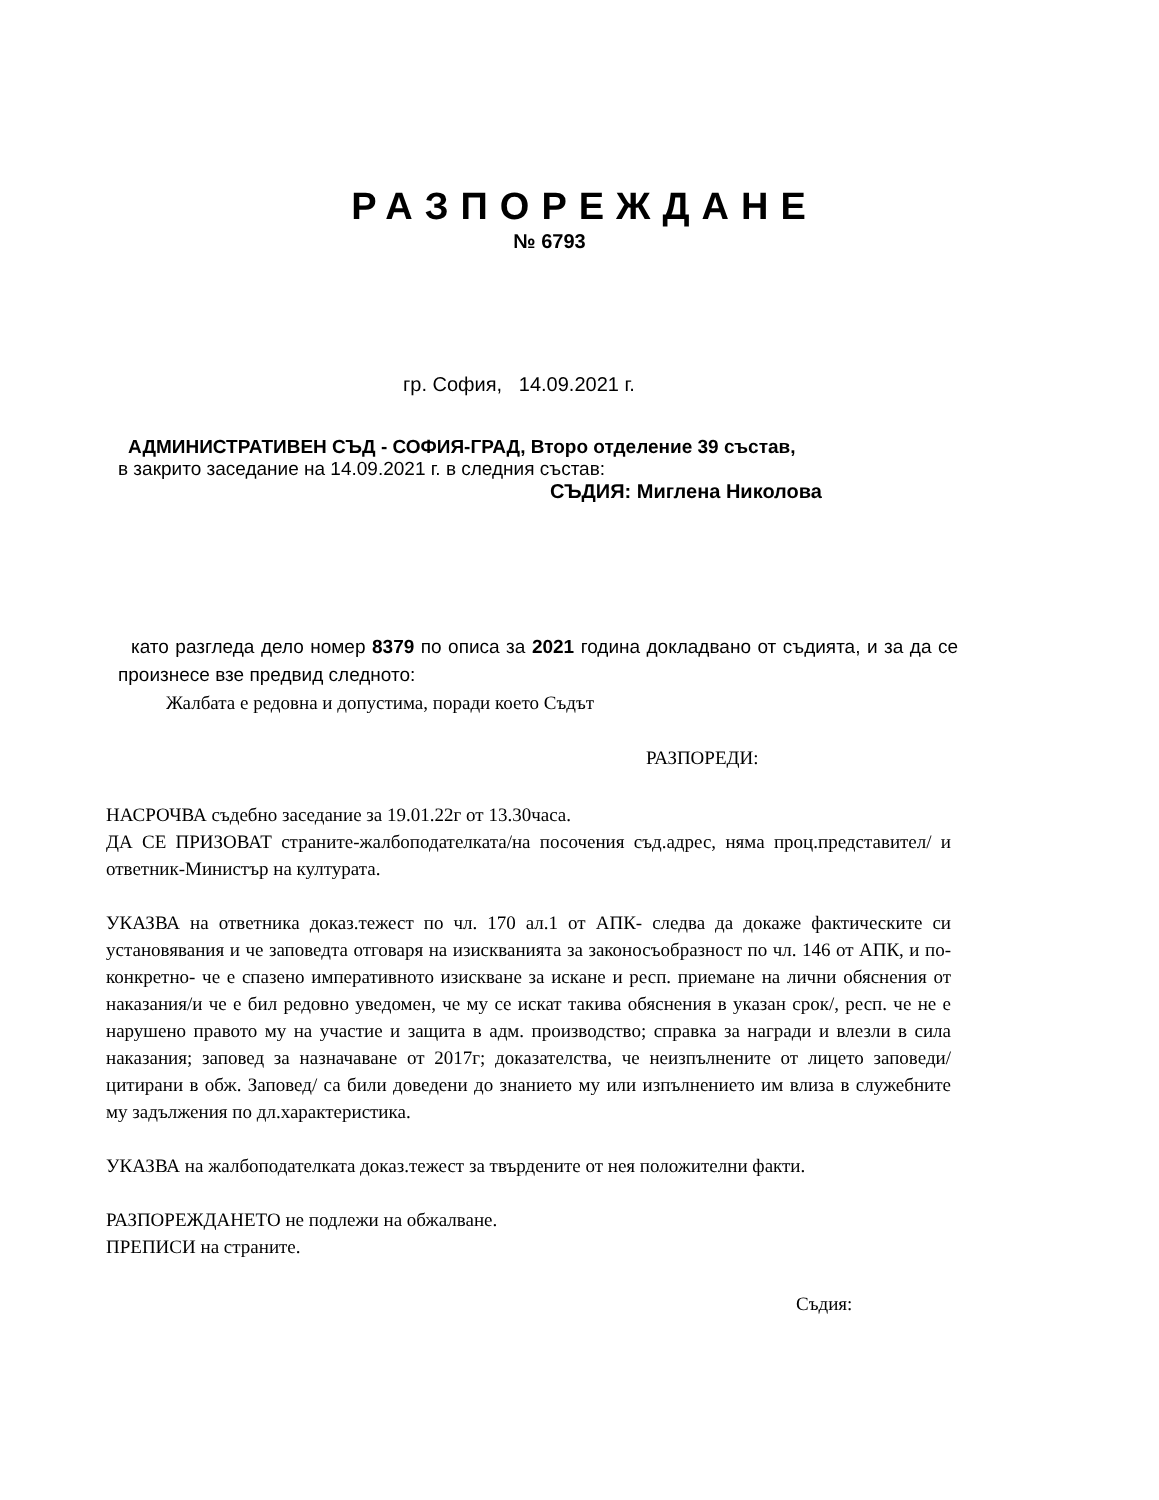РАЗПОРЕЖДАНЕ
№ 6793
гр. София, 14.09.2021 г.
АДМИНИСТРАТИВЕН СЪД - СОФИЯ-ГРАД, Второ отделение 39 състав,
в закрито заседание на 14.09.2021 г. в следния състав:
СЪДИЯ: Миглена Николова
като разгледа дело номер 8379 по описа за 2021 година докладвано от съдията, и за да се произнесе взе предвид следното:
Жалбата е редовна и допустима, поради което Съдът
РАЗПОРЕДИ:
НАСРОЧВА съдебно заседание за 19.01.22г от 13.30часа.
ДА СЕ ПРИЗОВАТ страните-жалбоподателката/на посочения съд.адрес, няма проц.представител/ и ответник-Министър на културата.
УКАЗВА на ответника доказ.тежест по чл. 170 ал.1 от АПК- следва да докаже фактическите си установявания и че заповедта отговаря на изискванията за законосъобразност по чл. 146 от АПК, и по-конкретно- че е спазено императивното изискване за искане и респ. приемане на лични обяснения от наказания/и че е бил редовно уведомен, че му се искат такива обяснения в указан срок/, респ. че не е нарушено правото му на участие и защита в адм. производство; справка за награди и влезли в сила наказания; заповед за назначаване от 2017г; доказателства, че неизпълнените от лицето заповеди/цитирани в обж. Заповед/ са били доведени до знанието му или изпълнението им влиза в служебните му задължения по дл.характеристика.
УКАЗВА на жалбоподателката доказ.тежест за твърдените от нея положителни факти.
РАЗПОРЕЖДАНЕТО не подлежи на обжалване.
ПРЕПИСИ на страните.
Съдия: